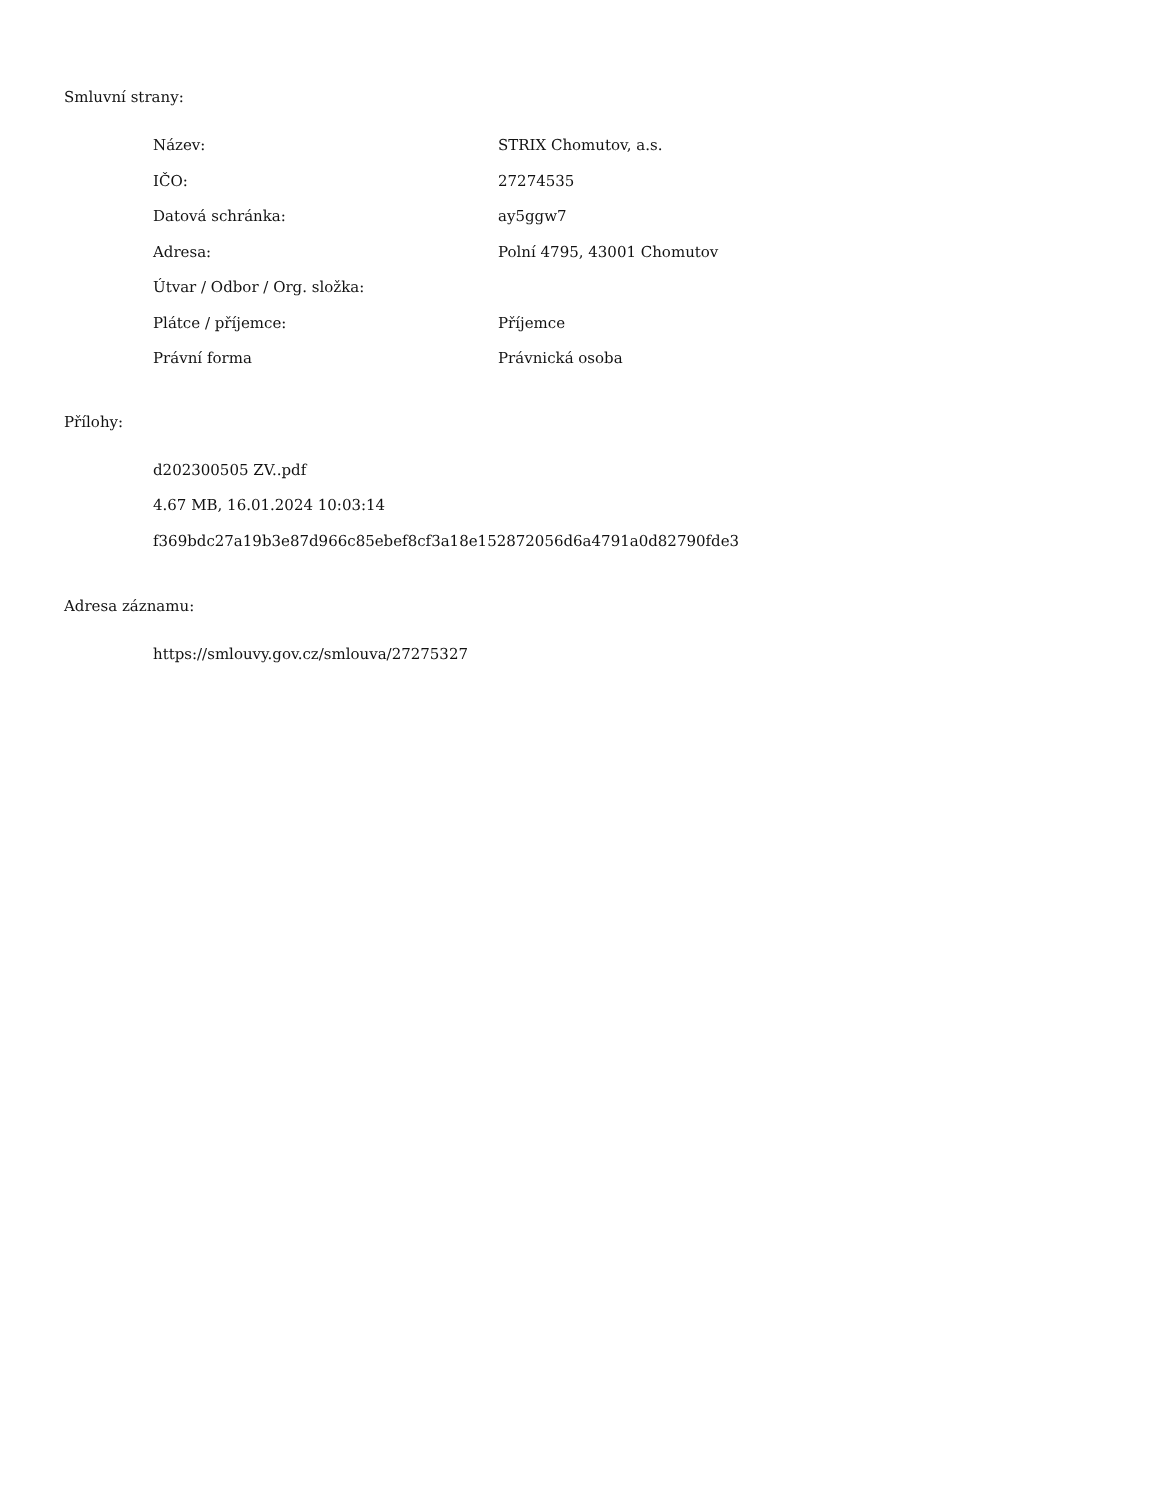Smluvní strany:
| Název: | STRIX Chomutov, a.s. |
| IČO: | 27274535 |
| Datová schránka: | ay5ggw7 |
| Adresa: | Polní 4795, 43001 Chomutov |
| Útvar / Odbor / Org. složka: | |
| Plátce / příjemce: | Příjemce |
| Právní forma | Právnická osoba |
Přílohy:
d202300505 ZV..pdf
4.67 MB, 16.01.2024 10:03:14
f369bdc27a19b3e87d966c85ebef8cf3a18e152872056d6a4791a0d82790fde3
Adresa záznamu:
https://smlouvy.gov.cz/smlouva/27275327